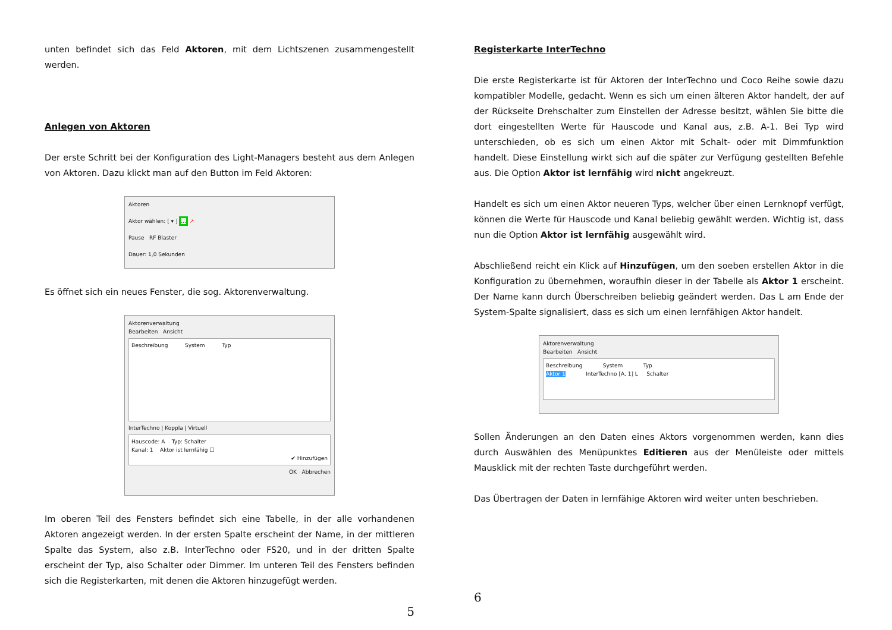unten befindet sich das Feld Aktoren, mit dem Lichtszenen zusammengestellt werden.
Anlegen von Aktoren
Der erste Schritt bei der Konfiguration des Light-Managers besteht aus dem Anlegen von Aktoren. Dazu klickt man auf den Button im Feld Aktoren:
Aktoren
Aktor wählen: [ ▾ ] ... ↗
Pause RF Blaster
Dauer: 1,0 Sekunden
Es öffnet sich ein neues Fenster, die sog. Aktorenverwaltung.
Aktorenverwaltung
Bearbeiten Ansicht
Beschreibung System Typ
InterTechno | Koppla | Virtuell
Hauscode: A Typ: Schalter
Kanal: 1 Aktor ist lernfähig ☐
✔ Hinzufügen
OK Abbrechen
Im oberen Teil des Fensters befindet sich eine Tabelle, in der alle vorhandenen Aktoren angezeigt werden. In der ersten Spalte erscheint der Name, in der mittleren Spalte das System, also z.B. InterTechno oder FS20, und in der dritten Spalte erscheint der Typ, also Schalter oder Dimmer. Im unteren Teil des Fensters befinden sich die Registerkarten, mit denen die Aktoren hinzugefügt werden.
5
Registerkarte InterTechno
Die erste Registerkarte ist für Aktoren der InterTechno und Coco Reihe sowie dazu kompatibler Modelle, gedacht. Wenn es sich um einen älteren Aktor handelt, der auf der Rückseite Drehschalter zum Einstellen der Adresse besitzt, wählen Sie bitte die dort eingestellten Werte für Hauscode und Kanal aus, z.B. A-1. Bei Typ wird unterschieden, ob es sich um einen Aktor mit Schalt- oder mit Dimmfunktion handelt. Diese Einstellung wirkt sich auf die später zur Verfügung gestellten Befehle aus. Die Option Aktor ist lernfähig wird nicht angekreuzt.
Handelt es sich um einen Aktor neueren Typs, welcher über einen Lernknopf verfügt, können die Werte für Hauscode und Kanal beliebig gewählt werden. Wichtig ist, dass nun die Option Aktor ist lernfähig ausgewählt wird.
Abschließend reicht ein Klick auf Hinzufügen, um den soeben erstellen Aktor in die Konfiguration zu übernehmen, woraufhin dieser in der Tabelle als Aktor 1 erscheint. Der Name kann durch Überschreiben beliebig geändert werden. Das L am Ende der System-Spalte signalisiert, dass es sich um einen lernfähigen Aktor handelt.
Aktorenverwaltung
Bearbeiten Ansicht
Beschreibung System Typ
Aktor 1 InterTechno [A, 1] L Schalter
Sollen Änderungen an den Daten eines Aktors vorgenommen werden, kann dies durch Auswählen des Menüpunktes Editieren aus der Menüleiste oder mittels Mausklick mit der rechten Taste durchgeführt werden.
Das Übertragen der Daten in lernfähige Aktoren wird weiter unten beschrieben.
6